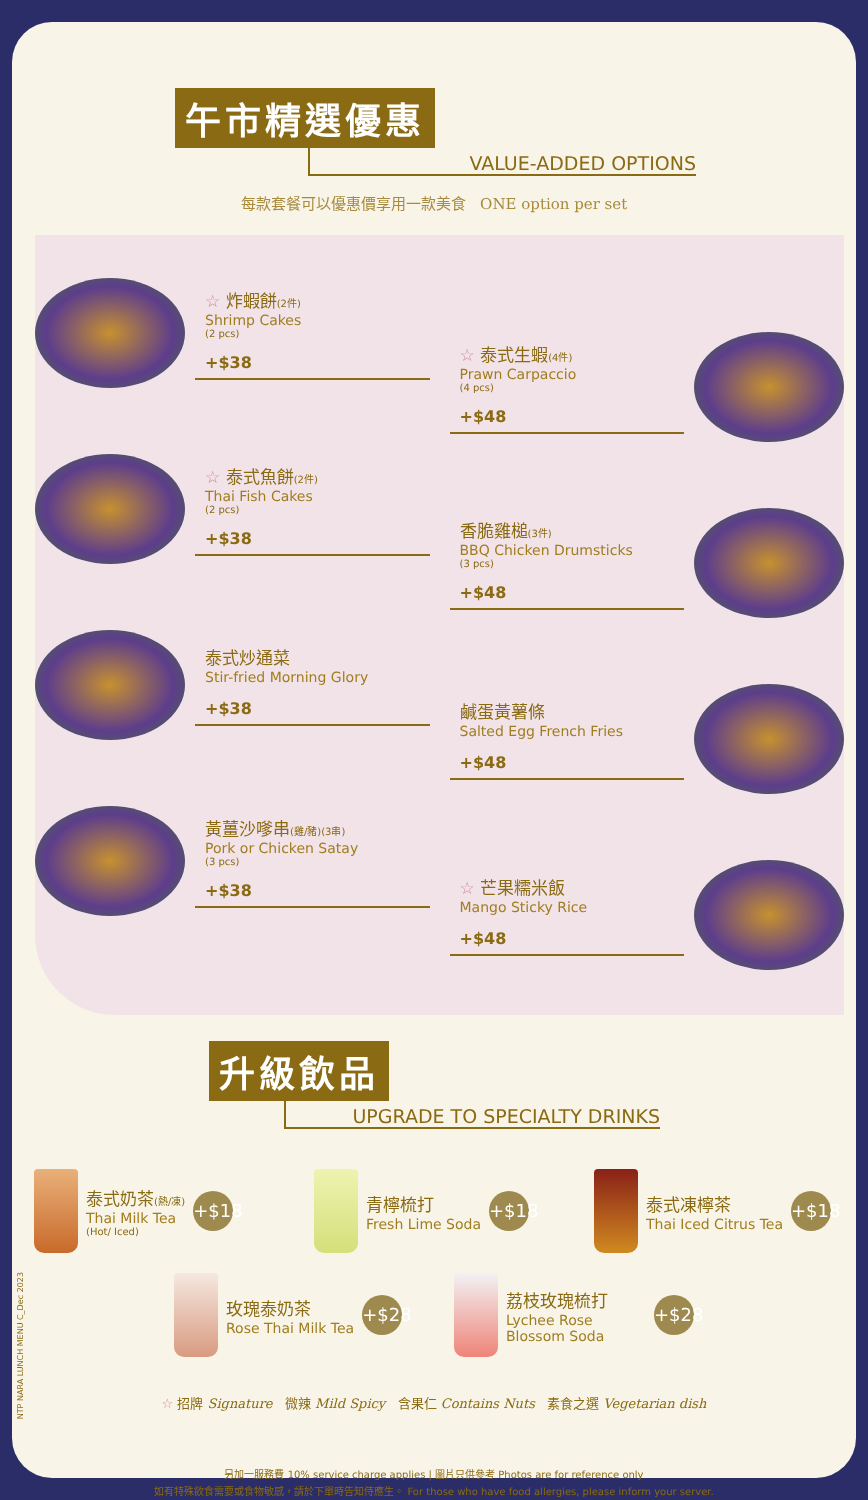午市精選優惠
VALUE-ADDED OPTIONS
每款套餐可以優惠價享用一款美食 ONE option per set
☆ 炸蝦餅(2件)
Shrimp Cakes
(2 pcs)
+$38
☆ 泰式魚餅(2件)
Thai Fish Cakes
(2 pcs)
+$38
泰式炒通菜
Stir-fried Morning Glory
+$38
黃薑沙嗲串(雞/豬)(3串)
Pork or Chicken Satay
(3 pcs)
+$38
☆ 泰式生蝦(4件)
Prawn Carpaccio
(4 pcs)
+$48
香脆雞槌(3件)
BBQ Chicken Drumsticks
(3 pcs)
+$48
鹹蛋黃薯條
Salted Egg French Fries
+$48
☆ 芒果糯米飯
Mango Sticky Rice
+$48
升級飲品
UPGRADE TO SPECIALTY DRINKS
泰式奶茶(熱/凍)
Thai Milk Tea
(Hot/ Iced)
+$18
青檸梳打
Fresh Lime Soda
+$18
泰式凍檸茶
Thai Iced Citrus Tea
+$18
玫瑰泰奶茶
Rose Thai Milk Tea
+$28
荔枝玫瑰梳打
Lychee Rose Blossom Soda
+$28
☆ 招牌 Signature 微辣 Mild Spicy 含果仁 Contains Nuts 素食之選 Vegetarian dish
另加一服務費 10% service charge applies | 圖片只供參考 Photos are for reference only
如有特殊飲食需要或食物敏感，請於下單時告知侍應生。 For those who have food allergies, please inform your server.
NTP NARA LUNCH MENU C_Dec 2023